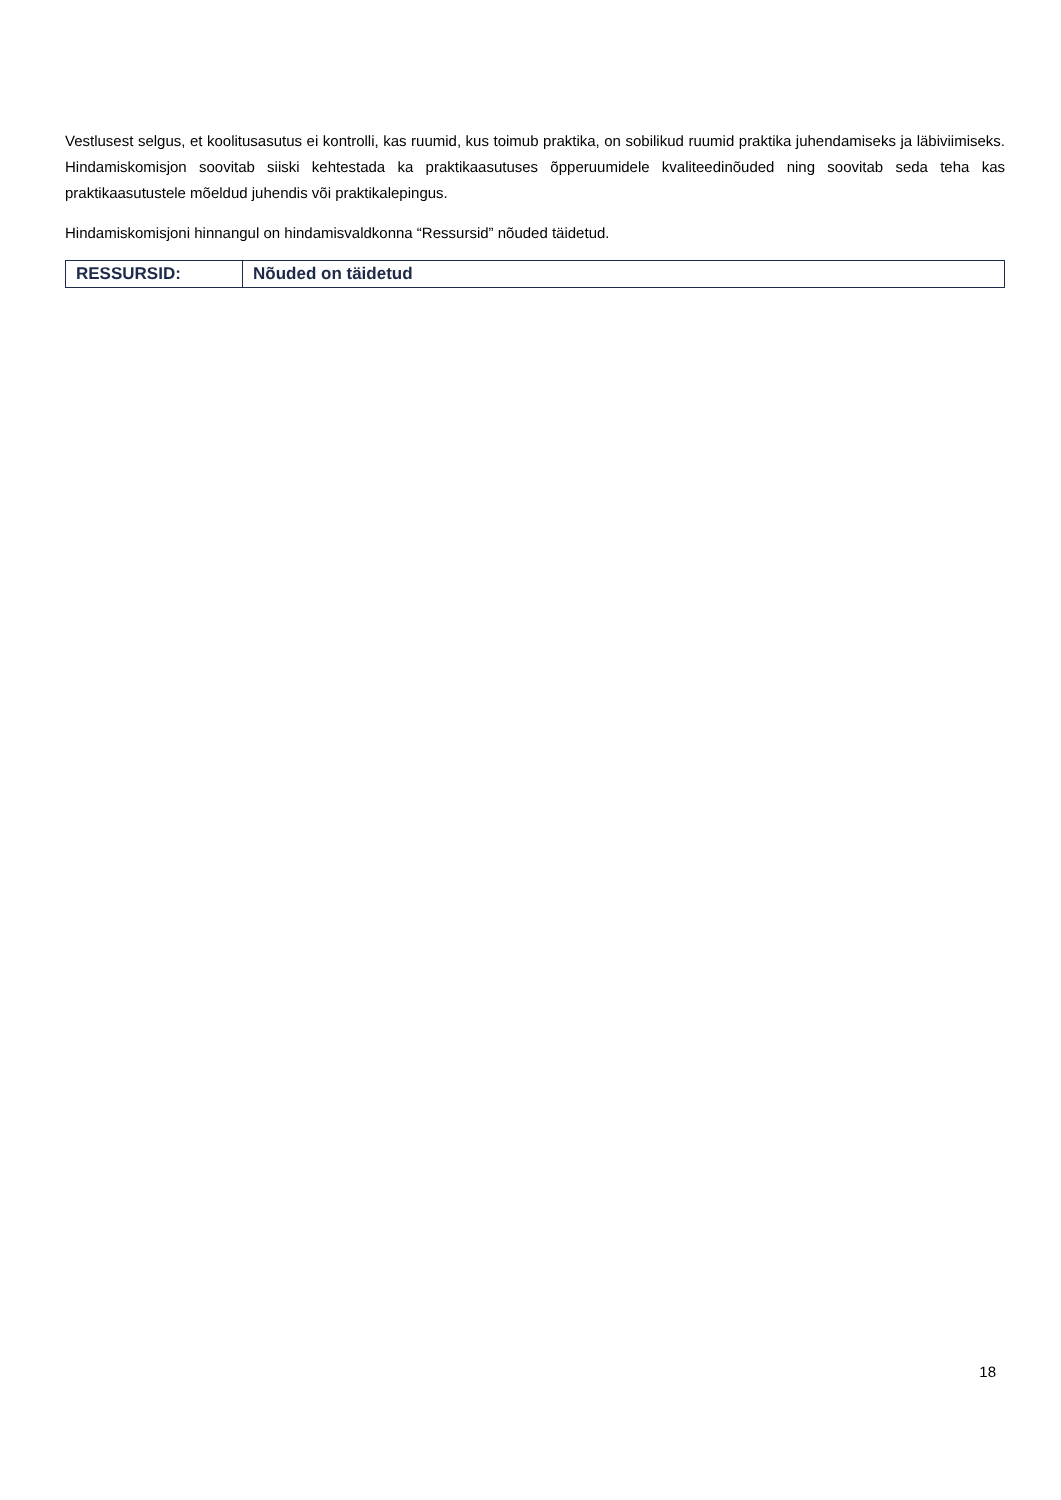Vestlusest selgus, et koolitusasutus ei kontrolli, kas ruumid, kus toimub praktika, on sobilikud ruumid praktika juhendamiseks ja läbiviimiseks. Hindamiskomisjon soovitab siiski kehtestada ka praktikaasutuses õpperuumidele kvaliteedinõuded ning soovitab seda teha kas praktikaasutustele mõeldud juhendis või praktikalepingus.
Hindamiskomisjoni hinnangul on hindamisvaldkonna “Ressursid” nõuded täidetud.
| RESSURSID: | Nõuded on täidetud |
18